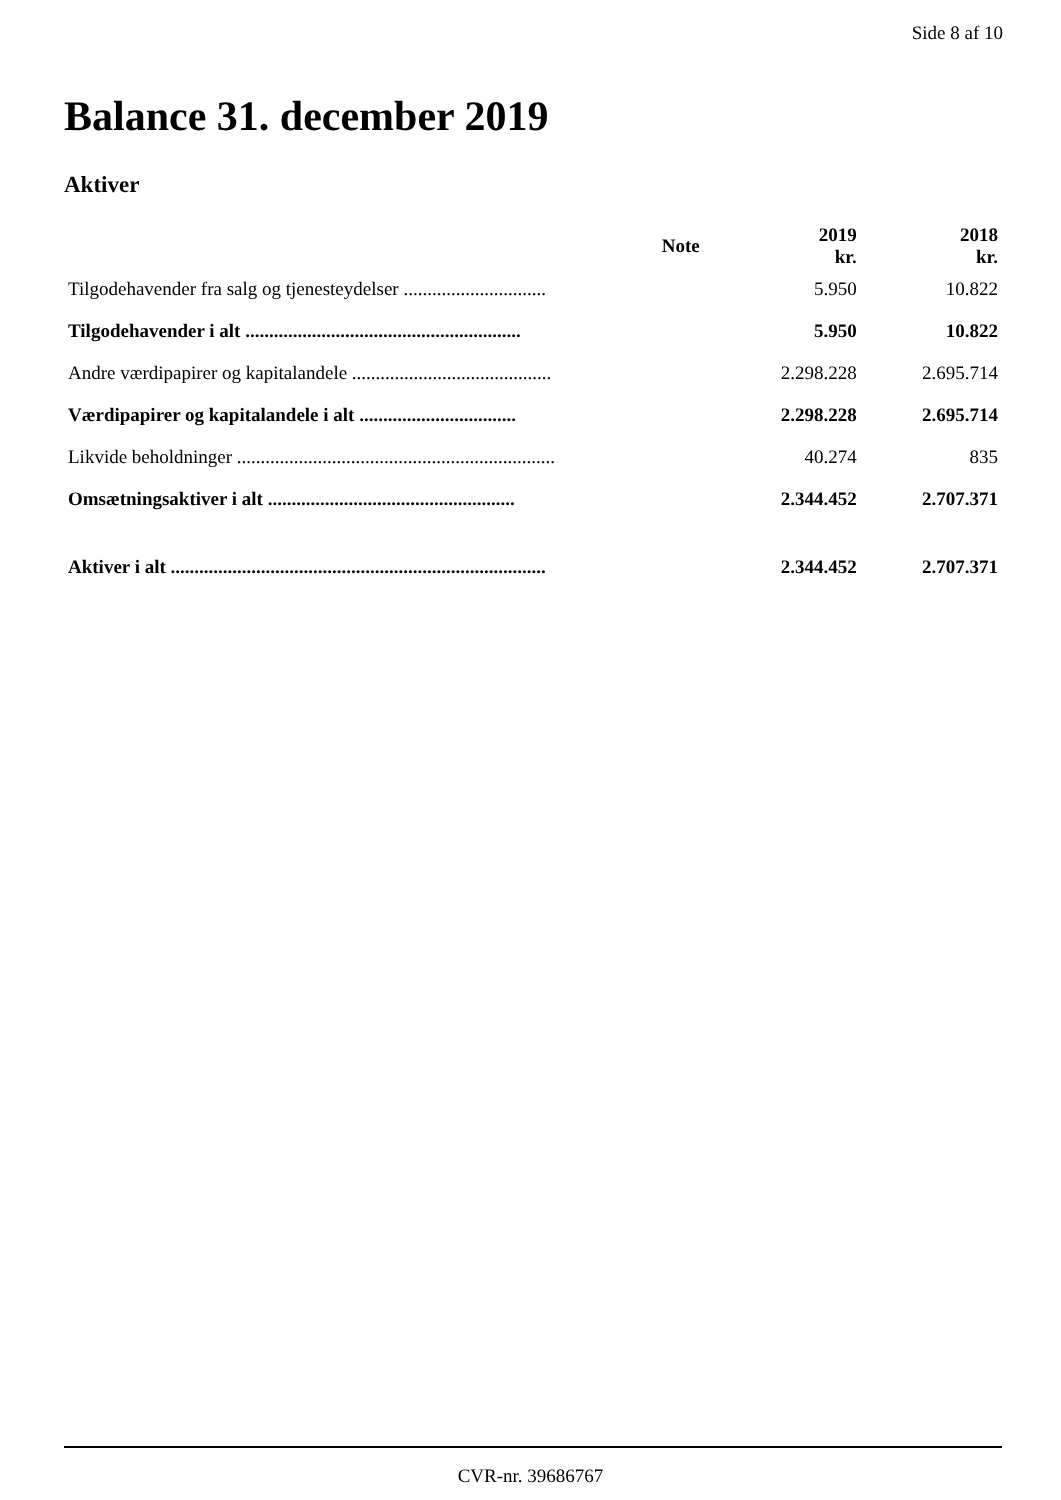Side 8 af 10
Balance 31. december 2019
Aktiver
| | Note | 2019 kr. | 2018 kr. |
| --- | --- | --- | --- |
| Tilgodehavender fra salg og tjenesteydelser .............................. | | 5.950 | 10.822 |
| Tilgodehavender i alt .......................................................... | | 5.950 | 10.822 |
| Andre værdipapirer og kapitalandele .......................................... | | 2.298.228 | 2.695.714 |
| Værdipapirer og kapitalandele i alt ................................. | | 2.298.228 | 2.695.714 |
| Likvide beholdninger ................................................................... | | 40.274 | 835 |
| Omsætningsaktiver i alt .................................................... | | 2.344.452 | 2.707.371 |
| Aktiver i alt ............................................................................... | | 2.344.452 | 2.707.371 |
CVR-nr. 39686767